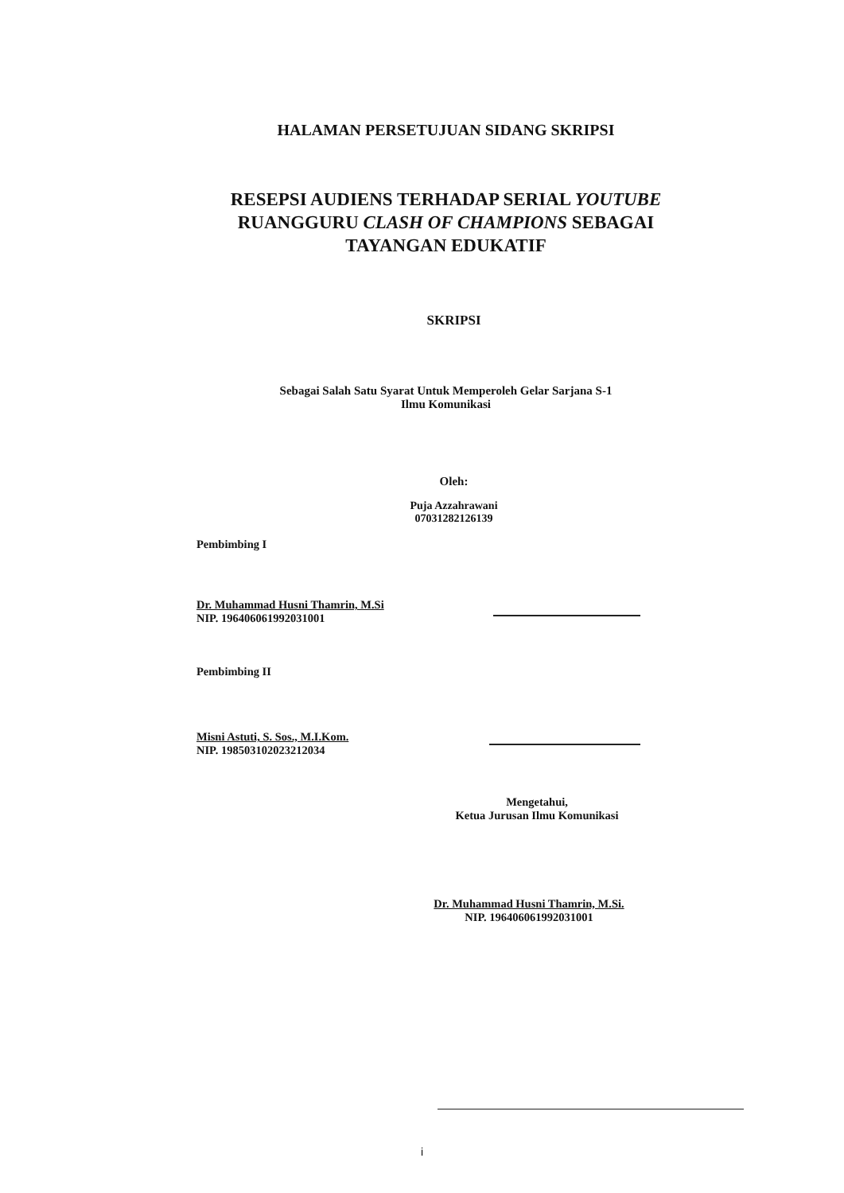HALAMAN PERSETUJUAN SIDANG SKRIPSI
RESEPSI AUDIENS TERHADAP SERIAL YOUTUBE
RUANGGURU CLASH OF CHAMPIONS SEBAGAI
TAYANGAN EDUKATIF
SKRIPSI
Sebagai Salah Satu Syarat Untuk Memperoleh Gelar Sarjana S-1
Ilmu Komunikasi
Oleh:
Puja Azzahrawani
07031282126139
Pembimbing I
Dr. Muhammad Husni Thamrin, M.Si
NIP. 196406061992031001
Pembimbing II
Misni Astuti, S. Sos., M.I.Kom.
NIP. 198503102023212034
Mengetahui,
Ketua Jurusan Ilmu Komunikasi
Dr. Muhammad Husni Thamrin, M.Si.
NIP. 196406061992031001
i